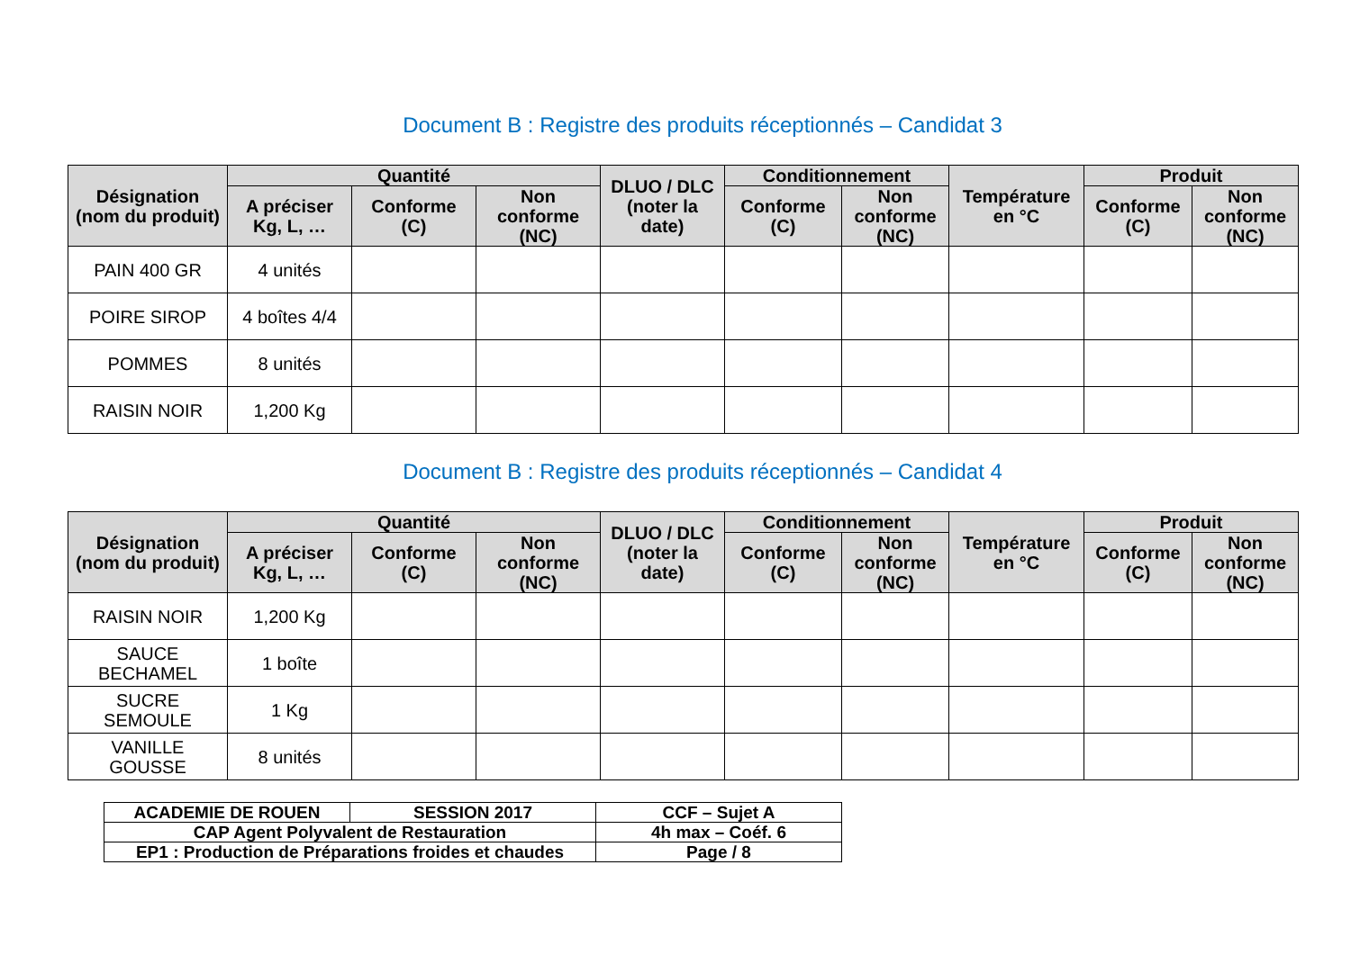Document B : Registre des produits réceptionnés – Candidat 3
| Désignation (nom du produit) | Quantité | | | DLUO / DLC (noter la date) | Conditionnement | | Température en °C | Produit | |
| --- | --- | --- | --- | --- | --- | --- | --- | --- | --- |
| | A préciser Kg, L, … | Conforme (C) | Non conforme (NC) | | Conforme (C) | Non conforme (NC) | | Conforme (C) | Non conforme (NC) |
| PAIN 400 GR | 4 unités | | | | | | | | |
| POIRE SIROP | 4 boîtes 4/4 | | | | | | | | |
| POMMES | 8 unités | | | | | | | | |
| RAISIN NOIR | 1,200 Kg | | | | | | | | |
Document B : Registre des produits réceptionnés – Candidat 4
| Désignation (nom du produit) | Quantité | | | DLUO / DLC (noter la date) | Conditionnement | | Température en °C | Produit | |
| --- | --- | --- | --- | --- | --- | --- | --- | --- | --- |
| | A préciser Kg, L, … | Conforme (C) | Non conforme (NC) | | Conforme (C) | Non conforme (NC) | | Conforme (C) | Non conforme (NC) |
| RAISIN NOIR | 1,200 Kg | | | | | | | | |
| SAUCE BECHAMEL | 1 boîte | | | | | | | | |
| SUCRE SEMOULE | 1 Kg | | | | | | | | |
| VANILLE GOUSSE | 8 unités | | | | | | | | |
| ACADEMIE DE ROUEN | SESSION 2017 | CCF – Sujet A |
| CAP Agent Polyvalent de Restauration | | 4h max – Coéf. 6 |
| EP1 : Production de Préparations froides et chaudes | | Page / 8 |